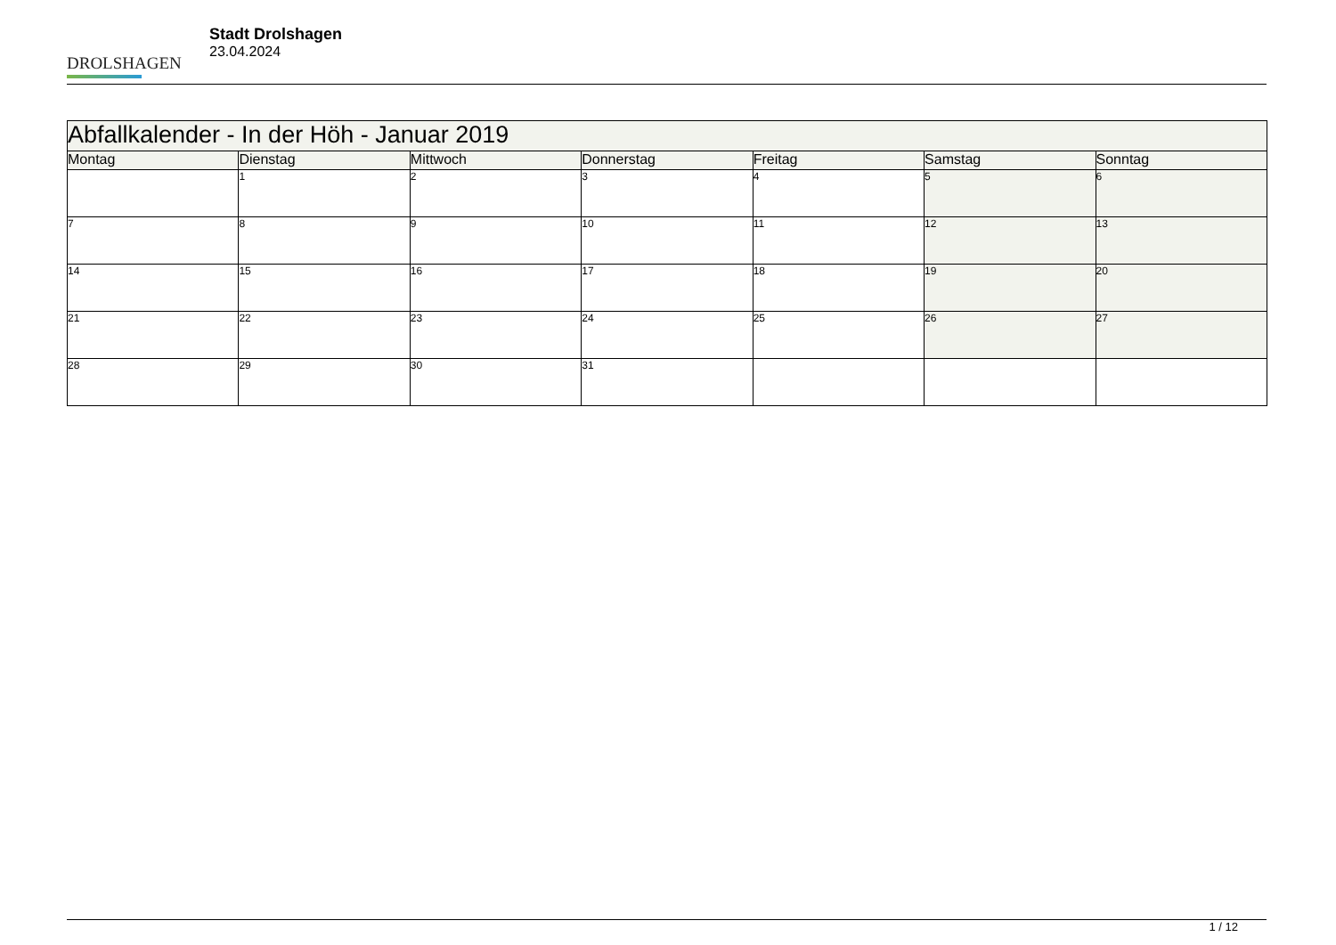DROLSHAGEN
Stadt Drolshagen
23.04.2024
| Abfallkalender - In der Höh - Januar 2019 | | | | | | |
| --- | --- | --- | --- | --- | --- | --- |
| Montag | Dienstag | Mittwoch | Donnerstag | Freitag | Samstag | Sonntag |
| | 1 | 2 | 3 | 4 | 5 | 6 |
| 7 | 8 | 9 | 10 | 11 | 12 | 13 |
| 14 | 15 | 16 | 17 | 18 | 19 | 20 |
| 21 | 22 | 23 | 24 | 25 | 26 | 27 |
| 28 | 29 | 30 | 31 | | | |
1 / 12